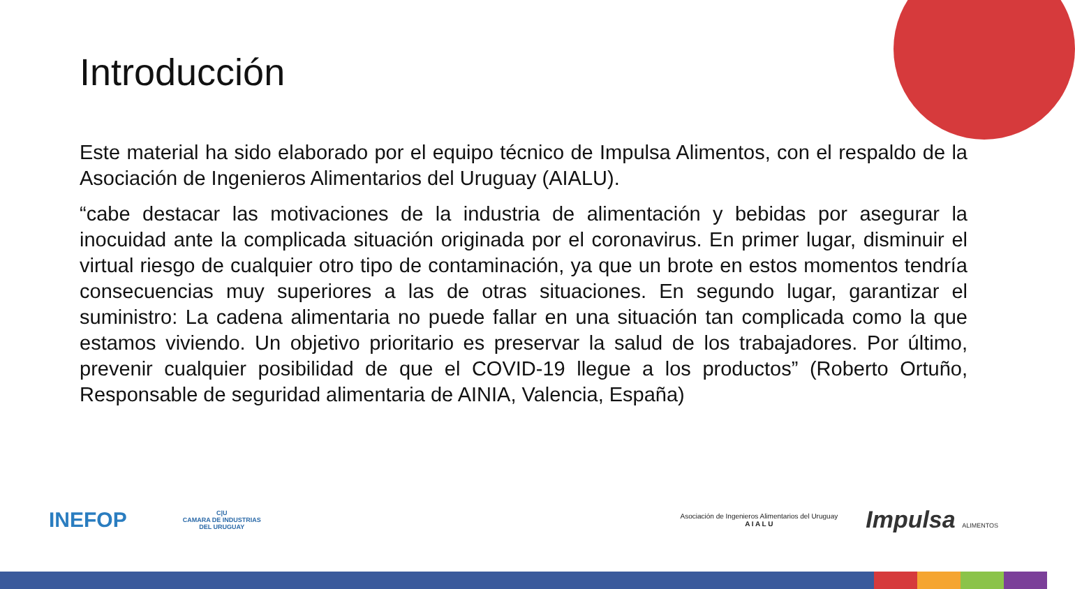Introducción
Este material ha sido elaborado por el equipo técnico de Impulsa Alimentos, con el respaldo de la Asociación de Ingenieros Alimentarios del Uruguay (AIALU).
“cabe destacar las motivaciones de la industria de alimentación y bebidas por asegurar la inocuidad ante la complicada situación originada por el coronavirus. En primer lugar, disminuir el virtual riesgo de cualquier otro tipo de contaminación, ya que un brote en estos momentos tendría consecuencias muy superiores a las de otras situaciones. En segundo lugar, garantizar el suministro: La cadena alimentaria no puede fallar en una situación tan complicada como la que estamos viviendo. Un objetivo prioritario es preservar la salud de los trabajadores. Por último, prevenir cualquier posibilidad de que el COVID-19 llegue a los productos” (Roberto Ortuño, Responsable de seguridad alimentaria de AINIA, Valencia, España)
INEFOP
C|U
CAMARA DE INDUSTRIAS
DEL URUGUAY
Asociación de Ingenieros Alimentarios del Uruguay
A I A L U
Impulsa ALIMENTOS